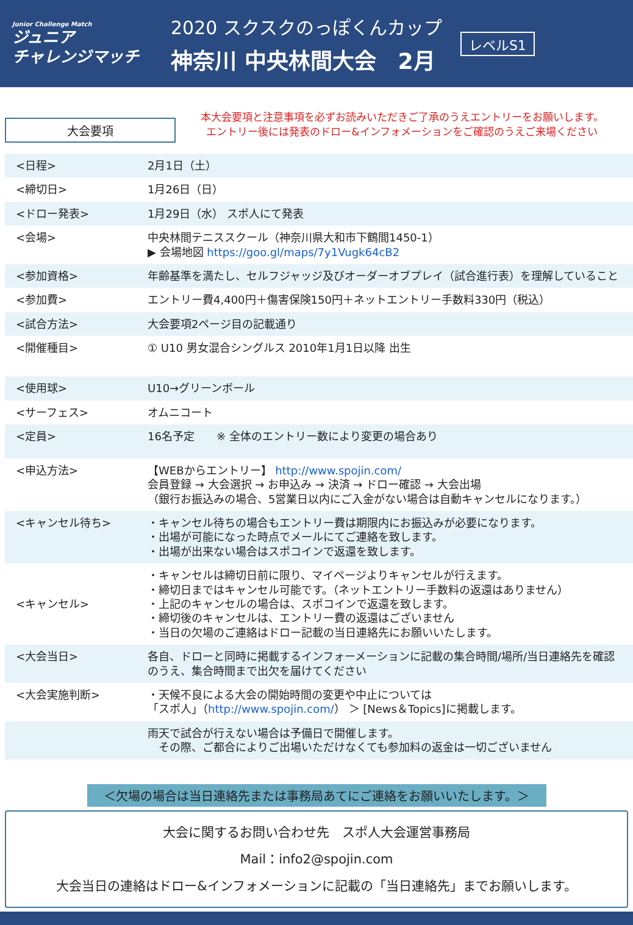Junior Challenge Match
ジュニア
チャレンジマッチ
2020 スクスクのっぽくんカップ
神奈川 中央林間大会　2月
レベルS1
大会要項
本大会要項と注意事項を必ずお読みいただきご了承のうえエントリーをお願いします。
エントリー後には発表のドロー&インフォメーションをご確認のうえご来場ください
| <日程> | 2月1日（土） |
| <締切日> | 1月26日（日） |
| <ドロー発表> | 1月29日（水） スポ人にて発表 |
| <会場> | 中央林間テニススクール（神奈川県大和市下鶴間1450-1） ▶ 会場地図 https://goo.gl/maps/7y1Vugk64cB2 |
| <参加資格> | 年齢基準を満たし、セルフジャッジ及びオーダーオブプレイ（試合進行表）を理解していること |
| <参加費> | エントリー費4,400円＋傷害保険150円＋ネットエントリー手数料330円（税込） |
| <試合方法> | 大会要項2ページ目の記載通り |
| <開催種目> | ① U10 男女混合シングルス 2010年1月1日以降 出生 |
| <使用球> | U10→グリーンボール |
| <サーフェス> | オムニコート |
| <定員> | 16名予定 ※ 全体のエントリー数により変更の場合あり |
| <申込方法> | 【WEBからエントリー】 http://www.spojin.com/ 会員登録 → 大会選択 → お申込み → 決済 → ドロー確認 → 大会出場 （銀行お振込みの場合、5営業日以内にご入金がない場合は自動キャンセルになります。） |
| <キャンセル待ち> | ・キャンセル待ちの場合もエントリー費は期限内にお振込みが必要になります。 ・出場が可能になった時点でメールにてご連絡を致します。 ・出場が出来ない場合はスポコインで返還を致します。 |
| <キャンセル> | ・キャンセルは締切日前に限り、マイページよりキャンセルが行えます。 ・締切日まではキャンセル可能です。（ネットエントリー手数料の返還はありません） ・上記のキャンセルの場合は、スポコインで返還を致します。 ・締切後のキャンセルは、エントリー費の返還はございません ・当日の欠場のご連絡はドロー記載の当日連絡先にお願いいたします。 |
| <大会当日> | 各自、ドローと同時に掲載するインフォーメーションに記載の集合時間/場所/当日連絡先を確認のうえ、集合時間まで出欠を届けてください |
| <大会実施判断> | ・天候不良による大会の開始時間の変更や中止については 「スポ人」（ http://www.spojin.com/ ） ＞ [News＆Topics]に掲載します。 |
| | 雨天で試合が行えない場合は予備日で開催します。 その際、ご都合によりご出場いただけなくても参加料の返金は一切ございません |
＜欠場の場合は当日連絡先または事務局あてにご連絡をお願いいたします。＞
大会に関するお問い合わせ先　スポ人大会運営事務局
Mail：info2@spojin.com
大会当日の連絡はドロー&インフォメーションに記載の「当日連絡先」までお願いします。